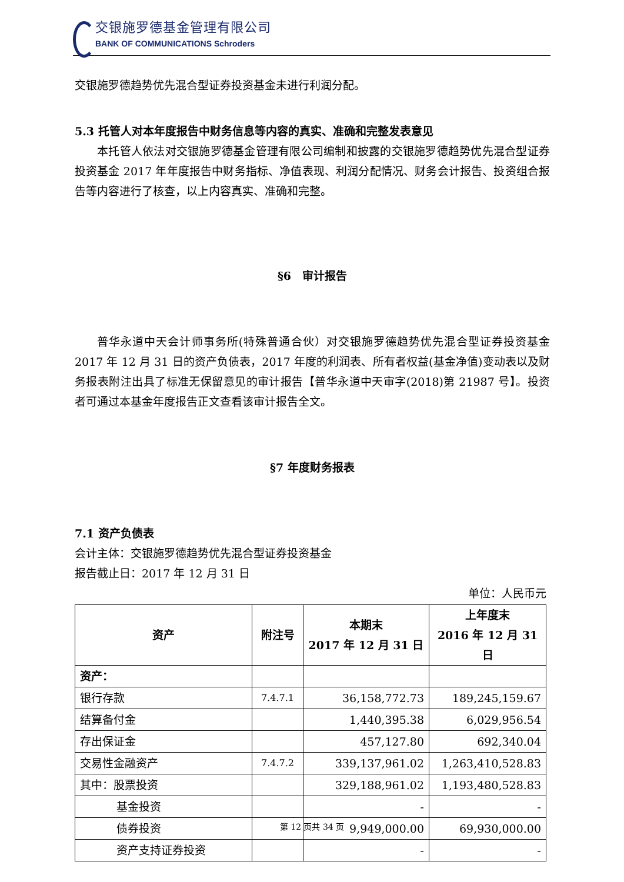交银施罗德基金管理有限公司
BANK OF COMMUNICATIONS Schroders
交银施罗德趋势优先混合型证券投资基金未进行利润分配。
5.3 托管人对本年度报告中财务信息等内容的真实、准确和完整发表意见
本托管人依法对交银施罗德基金管理有限公司编制和披露的交银施罗德趋势优先混合型证券投资基金 2017 年年度报告中财务指标、净值表现、利润分配情况、财务会计报告、投资组合报告等内容进行了核查，以上内容真实、准确和完整。
§6　审计报告
普华永道中天会计师事务所(特殊普通合伙）对交银施罗德趋势优先混合型证券投资基金 2017 年 12 月 31 日的资产负债表，2017 年度的利润表、所有者权益(基金净值)变动表以及财务报表附注出具了标准无保留意见的审计报告【普华永道中天审字(2018)第 21987 号】。投资者可通过本基金年度报告正文查看该审计报告全文。
§7 年度财务报表
7.1 资产负债表
会计主体：交银施罗德趋势优先混合型证券投资基金
报告截止日：2017 年 12 月 31 日
单位：人民币元
| 资产 | 附注号 | 本期末 2017 年 12 月 31 日 | 上年度末 2016 年 12 月 31 日 |
| --- | --- | --- | --- |
| 资产： | | | |
| 银行存款 | 7.4.7.1 | 36,158,772.73 | 189,245,159.67 |
| 结算备付金 | | 1,440,395.38 | 6,029,956.54 |
| 存出保证金 | | 457,127.80 | 692,340.04 |
| 交易性金融资产 | 7.4.7.2 | 339,137,961.02 | 1,263,410,528.83 |
| 其中：股票投资 | | 329,188,961.02 | 1,193,480,528.83 |
| 基金投资 | | - | - |
| 债券投资 | | 9,949,000.00 | 69,930,000.00 |
| 资产支持证券投资 | | - | - |
第 12 页共 34 页